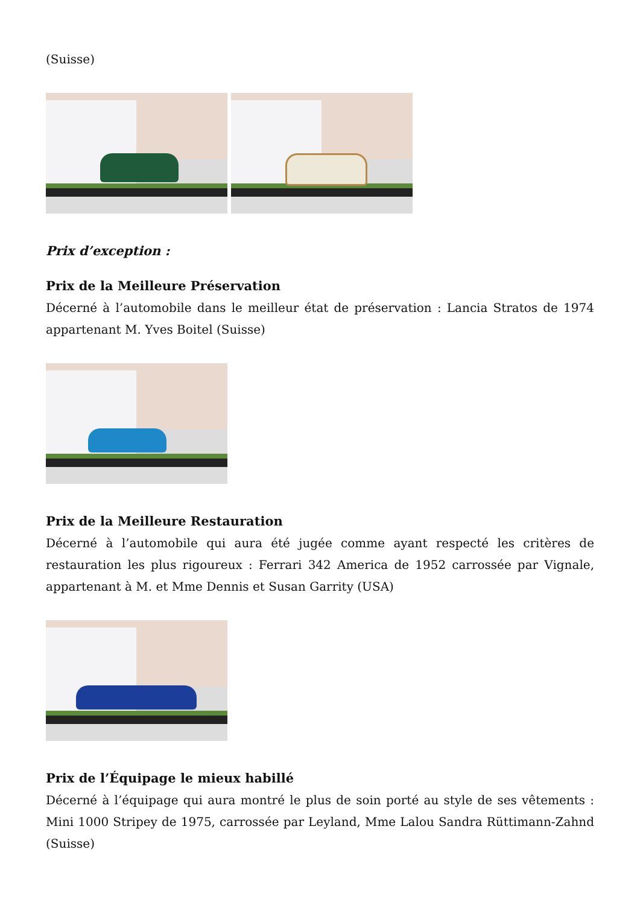(Suisse)
Prix d’exception :
Prix de la Meilleure Préservation
Décerné à l’automobile dans le meilleur état de préservation : Lancia Stratos de 1974 appartenant M. Yves Boitel (Suisse)
Prix de la Meilleure Restauration
Décerné à l’automobile qui aura été jugée comme ayant respecté les critères de restauration les plus rigoureux : Ferrari 342 America de 1952 carrossée par Vignale, appartenant à M. et Mme Dennis et Susan Garrity (USA)
Prix de l’Équipage le mieux habillé
Décerné à l’équipage qui aura montré le plus de soin porté au style de ses vêtements : Mini 1000 Stripey de 1975, carrossée par Leyland, Mme Lalou Sandra Rüttimann-Zahnd (Suisse)